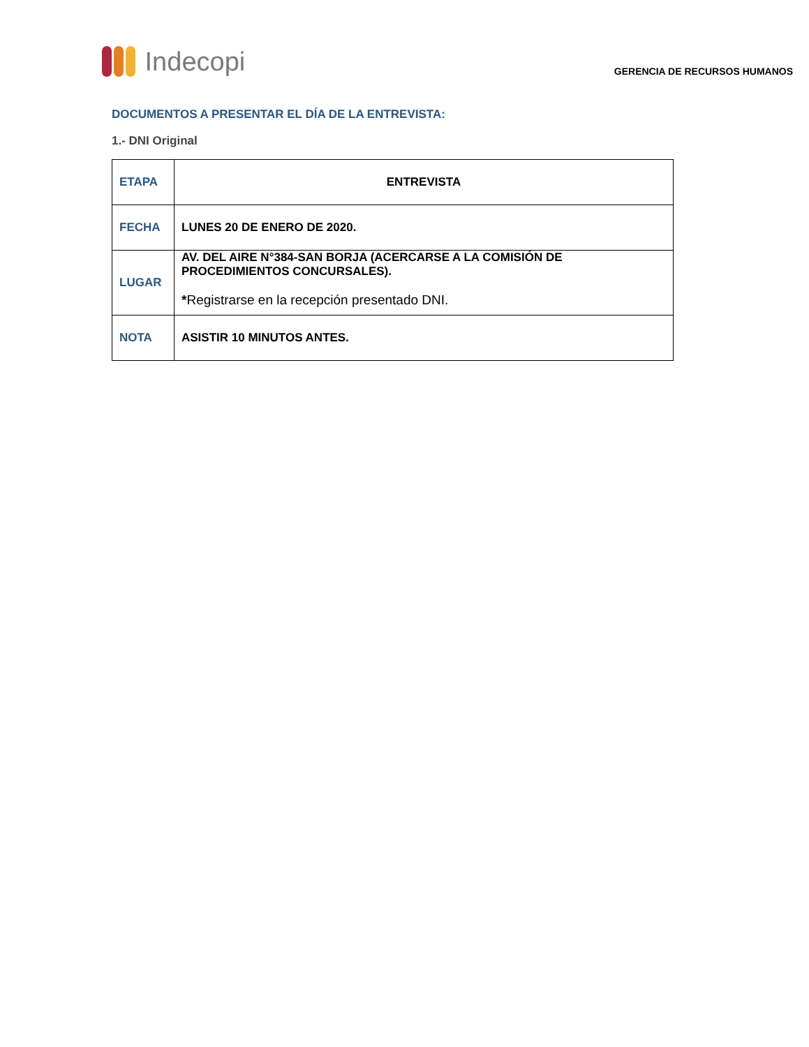Indecopi
GERENCIA DE RECURSOS HUMANOS
DOCUMENTOS A PRESENTAR EL DÍA DE LA ENTREVISTA:
1.- DNI Original
| ETAPA | ENTREVISTA |
| FECHA | LUNES 20 DE ENERO DE 2020. |
| LUGAR | AV. DEL AIRE N°384-SAN BORJA (ACERCARSE A LA COMISIÓN DE PROCEDIMIENTOS CONCURSALES). * Registrarse en la recepción presentado DNI. |
| NOTA | ASISTIR 10 MINUTOS ANTES. |